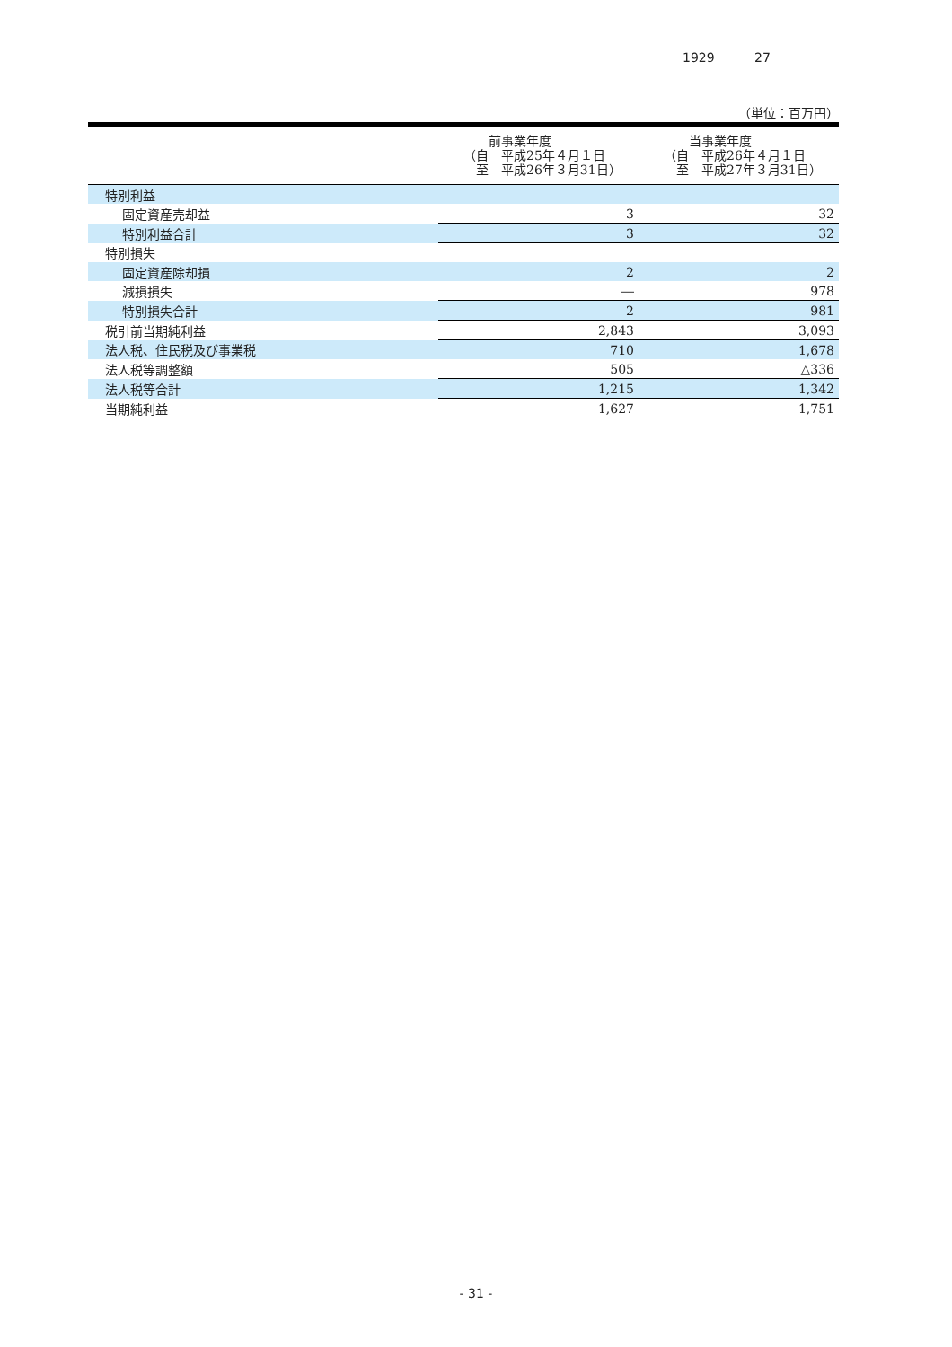1929 27
（単位：百万円）
| | 前事業年度 （自 平成25年４月１日 至 平成26年３月31日） | 当事業年度 （自 平成26年４月１日 至 平成27年３月31日） |
| --- | --- | --- |
| 特別利益 | | |
| 固定資産売却益 | 3 | 32 |
| 特別利益合計 | 3 | 32 |
| 特別損失 | | |
| 固定資産除却損 | 2 | 2 |
| 減損損失 | ― | 978 |
| 特別損失合計 | 2 | 981 |
| 税引前当期純利益 | 2,843 | 3,093 |
| 法人税、住民税及び事業税 | 710 | 1,678 |
| 法人税等調整額 | 505 | △336 |
| 法人税等合計 | 1,215 | 1,342 |
| 当期純利益 | 1,627 | 1,751 |
- 31 -